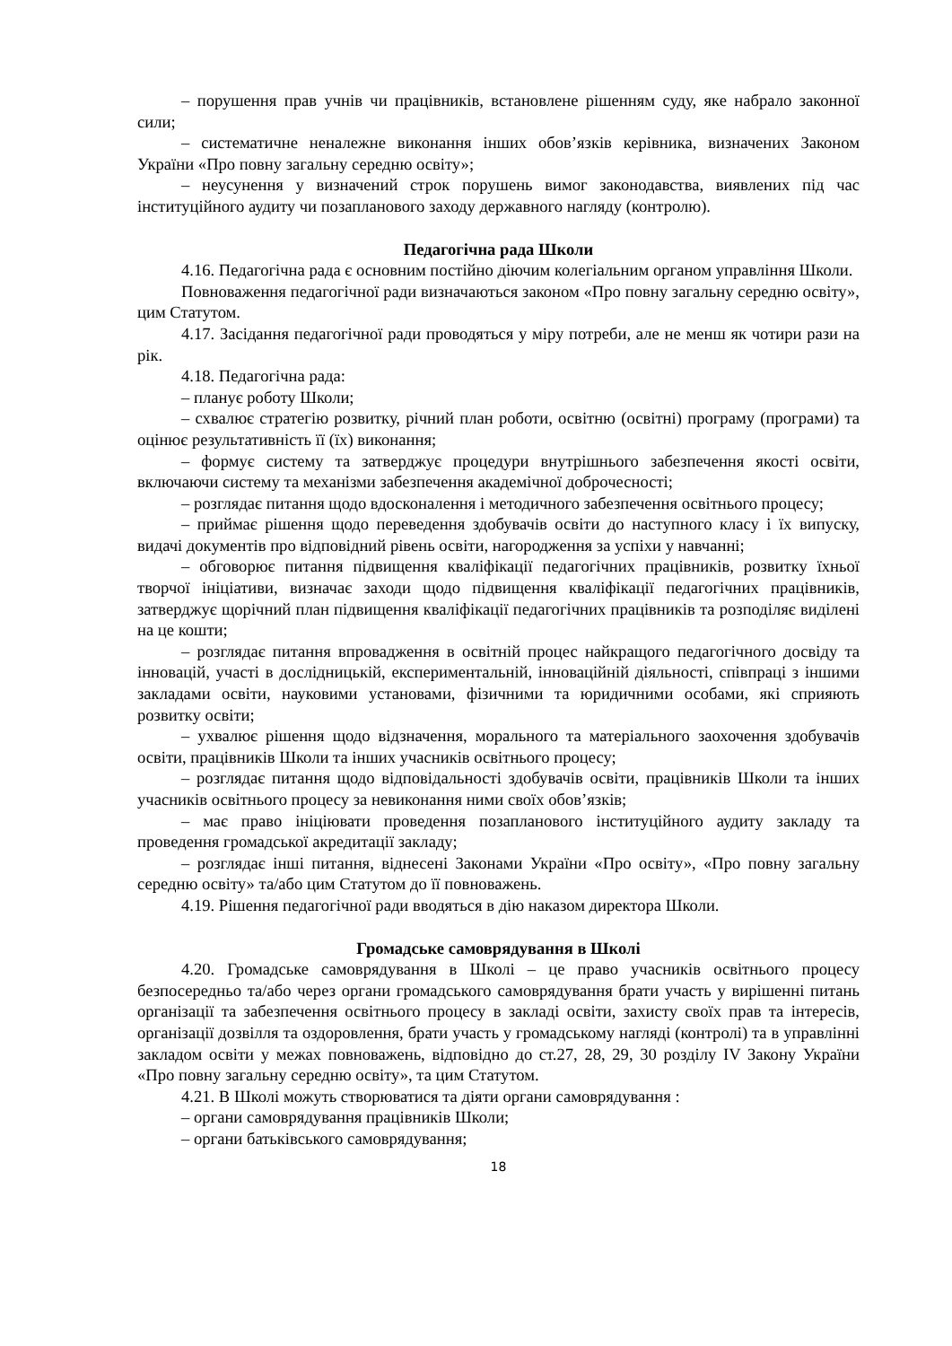– порушення прав учнів чи працівників, встановлене рішенням суду, яке набрало законної сили;
– систематичне неналежне виконання інших обов’язків керівника, визначених Законом України «Про повну загальну середню освіту»;
– неусунення у визначений строк порушень вимог законодавства, виявлених під час інституційного аудиту чи позапланового заходу державного нагляду (контролю).
Педагогічна рада Школи
4.16. Педагогічна рада є основним постійно діючим колегіальним органом управління Школи.
Повноваження педагогічної ради визначаються законом «Про повну загальну середню освіту», цим Статутом.
4.17. Засідання педагогічної ради проводяться у міру потреби, але не менш як чотири рази на рік.
4.18. Педагогічна рада:
– планує роботу Школи;
– схвалює стратегію розвитку, річний план роботи, освітню (освітні) програму (програми) та оцінює результативність її (їх) виконання;
– формує систему та затверджує процедури внутрішнього забезпечення якості освіти, включаючи систему та механізми забезпечення академічної доброчесності;
– розглядає питання щодо вдосконалення і методичного забезпечення освітнього процесу;
– приймає рішення щодо переведення здобувачів освіти до наступного класу і їх випуску, видачі документів про відповідний рівень освіти, нагородження за успіхи у навчанні;
– обговорює питання підвищення кваліфікації педагогічних працівників, розвитку їхньої творчої ініціативи, визначає заходи щодо підвищення кваліфікації педагогічних працівників, затверджує щорічний план підвищення кваліфікації педагогічних працівників та розподіляє виділені на це кошти;
– розглядає питання впровадження в освітній процес найкращого педагогічного досвіду та інновацій, участі в дослідницькій, експериментальній, інноваційній діяльності, співпраці з іншими закладами освіти, науковими установами, фізичними та юридичними особами, які сприяють розвитку освіти;
– ухвалює рішення щодо відзначення, морального та матеріального заохочення здобувачів освіти, працівників Школи та інших учасників освітнього процесу;
– розглядає питання щодо відповідальності здобувачів освіти, працівників Школи та інших учасників освітнього процесу за невиконання ними своїх обов’язків;
– має право ініціювати проведення позапланового інституційного аудиту закладу та проведення громадської акредитації закладу;
– розглядає інші питання, віднесені Законами України «Про освіту», «Про повну загальну середню освіту» та/або цим Статутом до її повноважень.
4.19. Рішення педагогічної ради вводяться в дію наказом директора Школи.
Громадське самоврядування в Школі
4.20. Громадське самоврядування в Школі – це право учасників освітнього процесу безпосередньо та/або через органи громадського самоврядування брати участь у вирішенні питань організації та забезпечення освітнього процесу в закладі освіти, захисту своїх прав та інтересів, організації дозвілля та оздоровлення, брати участь у громадському нагляді (контролі) та в управлінні закладом освіти у межах повноважень, відповідно до ст.27, 28, 29, 30 розділу IV Закону України «Про повну загальну середню освіту», та цим Статутом.
4.21. В Школі можуть створюватися та діяти органи самоврядування :
– органи самоврядування працівників Школи;
– органи батьківського самоврядування;
18